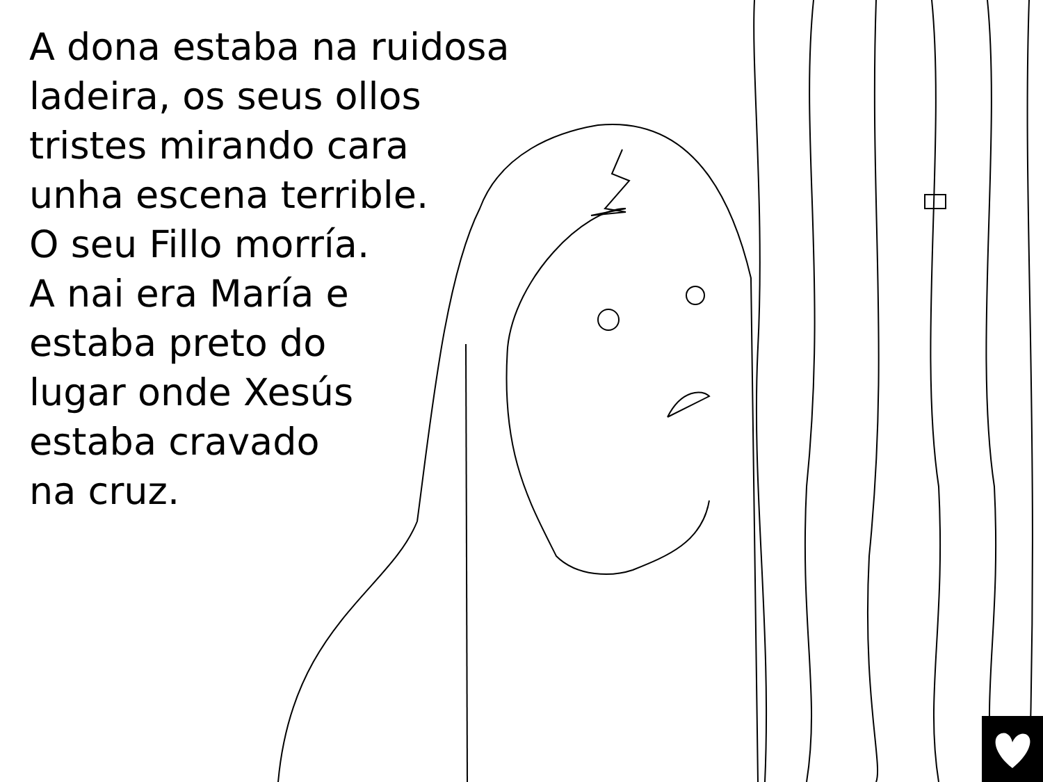A dona estaba na ruidosa
ladeira, os seus ollos
tristes mirando cara
unha escena terrible.
O seu Fillo morría.
A nai era María e
estaba preto do
lugar onde Xesús
estaba cravado
na cruz.